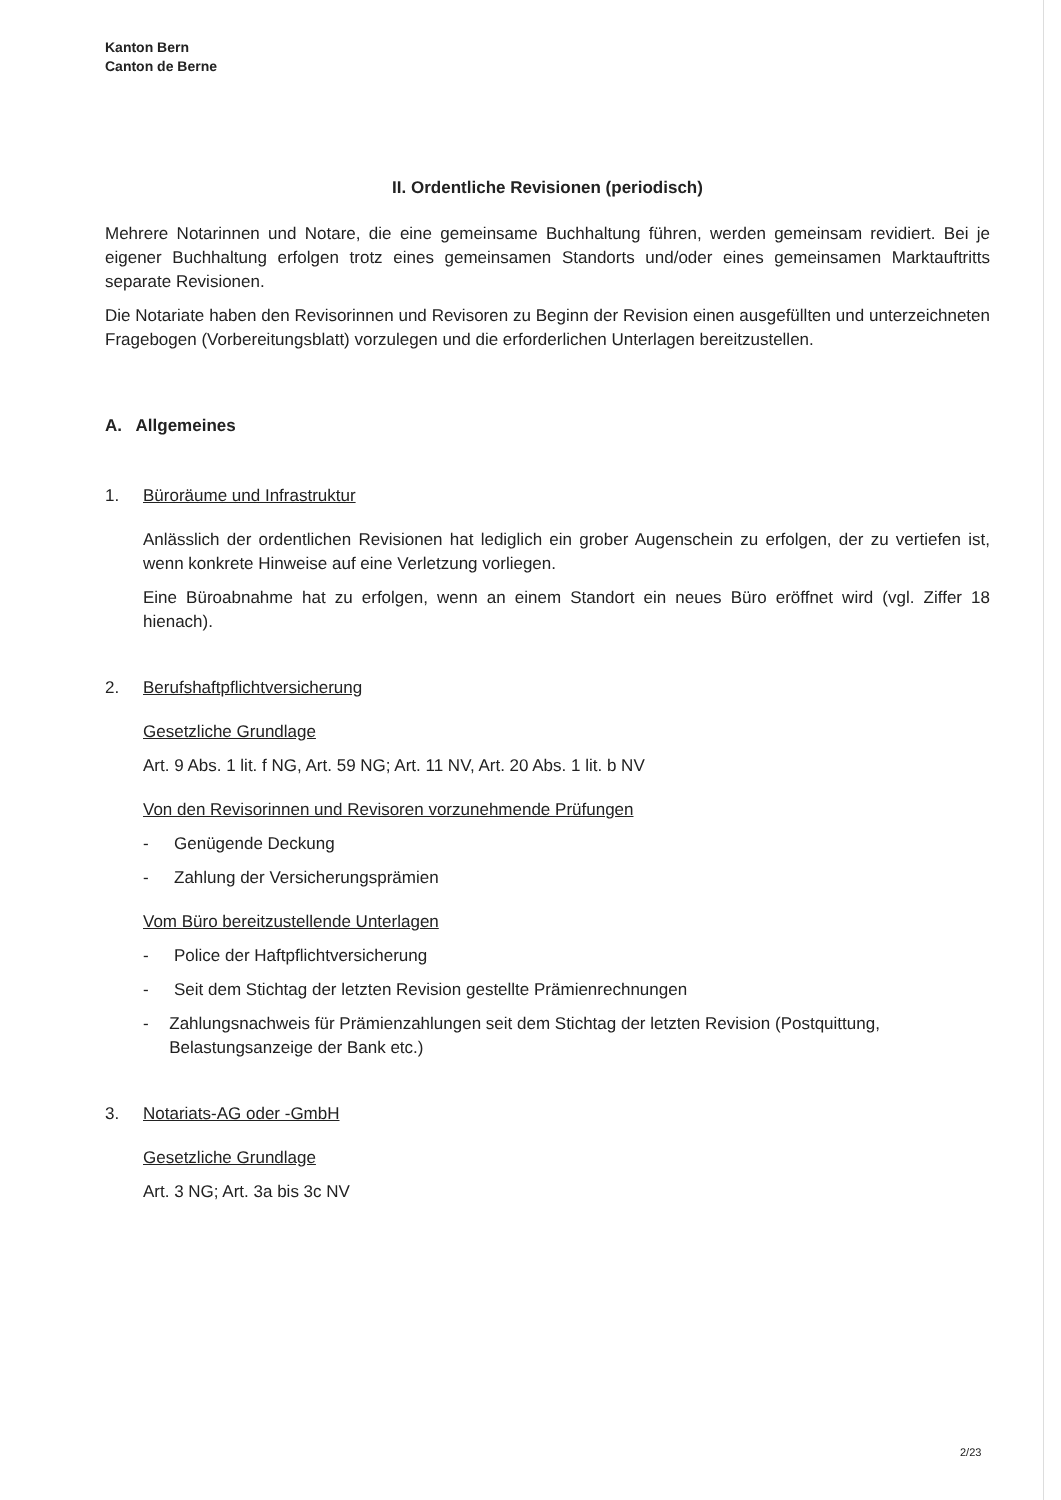Kanton Bern
Canton de Berne
II. Ordentliche Revisionen (periodisch)
Mehrere Notarinnen und Notare, die eine gemeinsame Buchhaltung führen, werden gemeinsam revidiert. Bei je eigener Buchhaltung erfolgen trotz eines gemeinsamen Standorts und/oder eines gemeinsamen Marktauftritts separate Revisionen.
Die Notariate haben den Revisorinnen und Revisoren zu Beginn der Revision einen ausgefüllten und unterzeichneten Fragebogen (Vorbereitungsblatt) vorzulegen und die erforderlichen Unterlagen bereitzustellen.
A. Allgemeines
1. Büroräume und Infrastruktur
Anlässlich der ordentlichen Revisionen hat lediglich ein grober Augenschein zu erfolgen, der zu vertiefen ist, wenn konkrete Hinweise auf eine Verletzung vorliegen.
Eine Büroabnahme hat zu erfolgen, wenn an einem Standort ein neues Büro eröffnet wird (vgl. Ziffer 18 hienach).
2. Berufshaftpflichtversicherung
Gesetzliche Grundlage
Art. 9 Abs. 1 lit. f NG, Art. 59 NG; Art. 11 NV, Art. 20 Abs. 1 lit. b NV
Von den Revisorinnen und Revisoren vorzunehmende Prüfungen
- Genügende Deckung
- Zahlung der Versicherungsprämien
Vom Büro bereitzustellende Unterlagen
- Police der Haftpflichtversicherung
- Seit dem Stichtag der letzten Revision gestellte Prämienrechnungen
- Zahlungsnachweis für Prämienzahlungen seit dem Stichtag der letzten Revision (Postquittung, Belastungsanzeige der Bank etc.)
3. Notariats-AG oder -GmbH
Gesetzliche Grundlage
Art. 3 NG; Art. 3a bis 3c NV
2/23